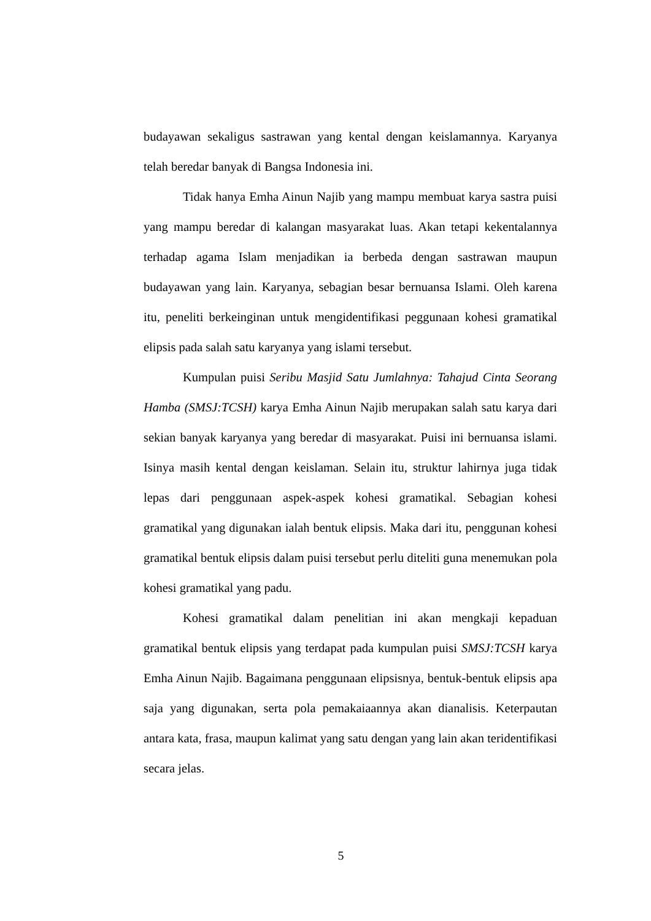budayawan sekaligus sastrawan yang kental dengan keislamannya. Karyanya telah beredar banyak di Bangsa Indonesia ini.
Tidak hanya Emha Ainun Najib yang mampu membuat karya sastra puisi yang mampu beredar di kalangan masyarakat luas. Akan tetapi kekentalannya terhadap agama Islam menjadikan ia berbeda dengan sastrawan maupun budayawan yang lain. Karyanya, sebagian besar bernuansa Islami. Oleh karena itu, peneliti berkeinginan untuk mengidentifikasi peggunaan kohesi gramatikal elipsis pada salah satu karyanya yang islami tersebut.
Kumpulan puisi Seribu Masjid Satu Jumlahnya: Tahajud Cinta Seorang Hamba (SMSJ:TCSH) karya Emha Ainun Najib merupakan salah satu karya dari sekian banyak karyanya yang beredar di masyarakat. Puisi ini bernuansa islami. Isinya masih kental dengan keislaman. Selain itu, struktur lahirnya juga tidak lepas dari penggunaan aspek-aspek kohesi gramatikal. Sebagian kohesi gramatikal yang digunakan ialah bentuk elipsis. Maka dari itu, penggunan kohesi gramatikal bentuk elipsis dalam puisi tersebut perlu diteliti guna menemukan pola kohesi gramatikal yang padu.
Kohesi gramatikal dalam penelitian ini akan mengkaji kepaduan gramatikal bentuk elipsis yang terdapat pada kumpulan puisi SMSJ:TCSH karya Emha Ainun Najib. Bagaimana penggunaan elipsisnya, bentuk-bentuk elipsis apa saja yang digunakan, serta pola pemakaiaannya akan dianalisis. Keterpautan antara kata, frasa, maupun kalimat yang satu dengan yang lain akan teridentifikasi secara jelas.
5